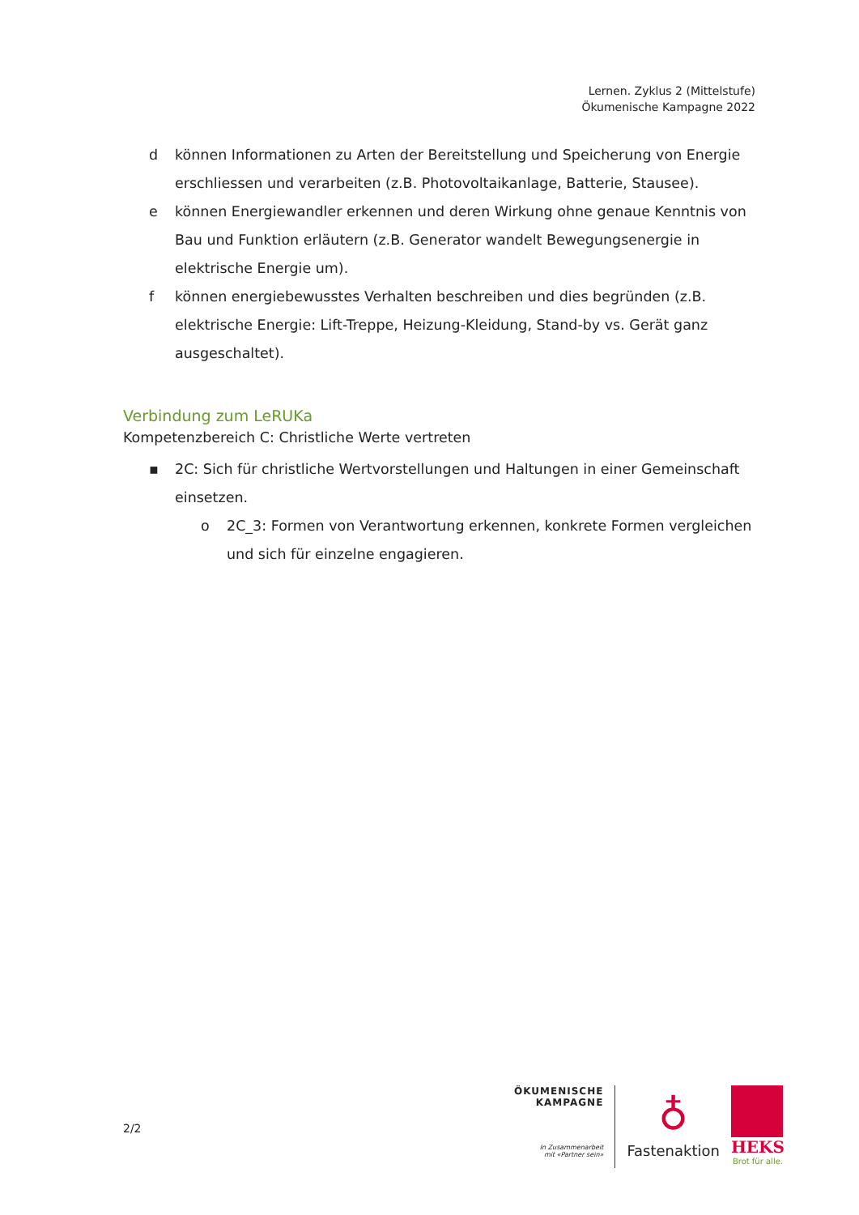Lernen. Zyklus 2 (Mittelstufe)
Ökumenische Kampagne 2022
d können Informationen zu Arten der Bereitstellung und Speicherung von Energie erschliessen und verarbeiten (z.B. Photovoltaikanlage, Batterie, Stausee).
e können Energiewandler erkennen und deren Wirkung ohne genaue Kenntnis von Bau und Funktion erläutern (z.B. Generator wandelt Bewegungsenergie in elektrische Energie um).
f können energiebewusstes Verhalten beschreiben und dies begründen (z.B. elektrische Energie: Lift-Treppe, Heizung-Kleidung, Stand-by vs. Gerät ganz ausgeschaltet).
Verbindung zum LeRUKa
Kompetenzbereich C: Christliche Werte vertreten
▪ 2C: Sich für christliche Wertvorstellungen und Haltungen in einer Gemeinschaft einsetzen.
o 2C_3: Formen von Verantwortung erkennen, konkrete Formen vergleichen und sich für einzelne engagieren.
2/2
ÖKUMENISCHE
KAMPAGNE
In Zusammenarbeit
mit «Partner sein»
♁
Fastenaktion
HEKS
Brot für alle.